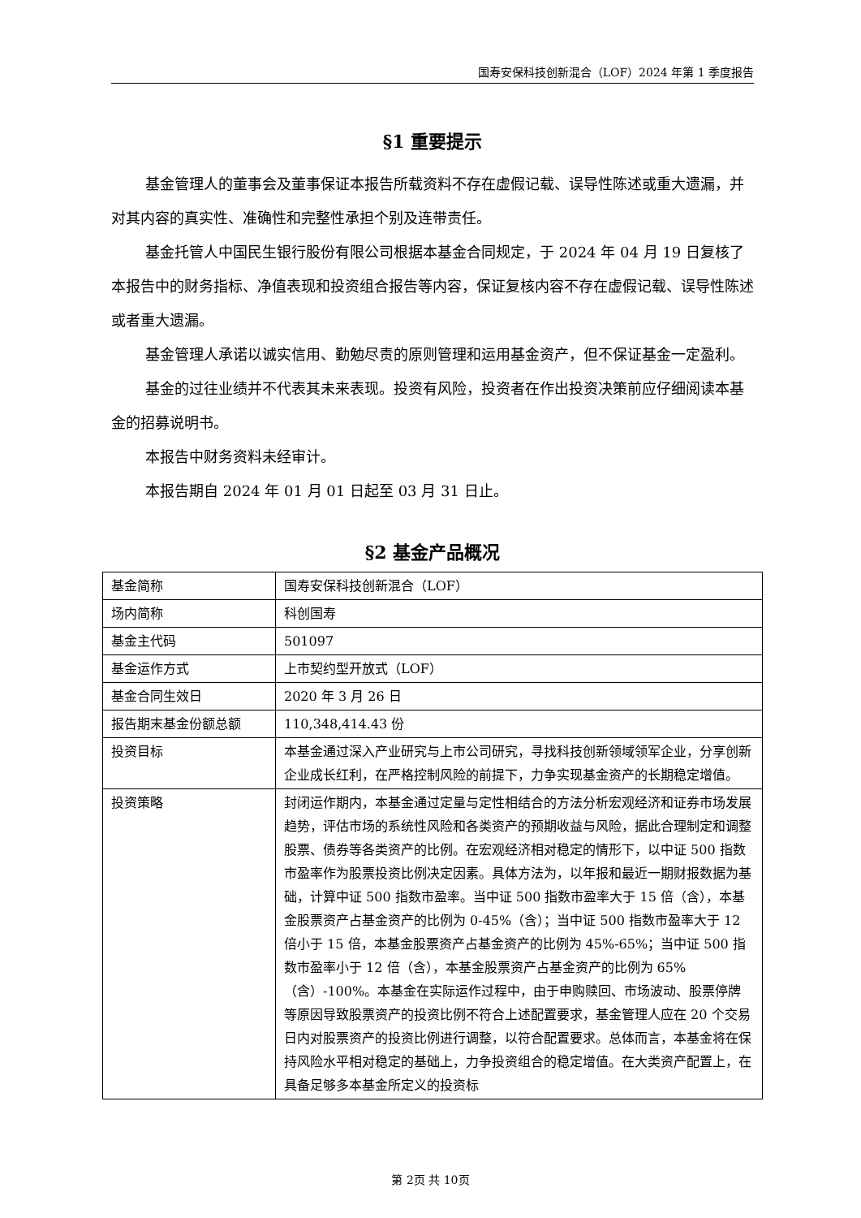国寿安保科技创新混合（LOF）2024 年第 1 季度报告
§1 重要提示
基金管理人的董事会及董事保证本报告所载资料不存在虚假记载、误导性陈述或重大遗漏，并对其内容的真实性、准确性和完整性承担个别及连带责任。
基金托管人中国民生银行股份有限公司根据本基金合同规定，于 2024 年 04 月 19 日复核了本报告中的财务指标、净值表现和投资组合报告等内容，保证复核内容不存在虚假记载、误导性陈述或者重大遗漏。
基金管理人承诺以诚实信用、勤勉尽责的原则管理和运用基金资产，但不保证基金一定盈利。
基金的过往业绩并不代表其未来表现。投资有风险，投资者在作出投资决策前应仔细阅读本基金的招募说明书。
本报告中财务资料未经审计。
本报告期自 2024 年 01 月 01 日起至 03 月 31 日止。
§2 基金产品概况
| 基金简称 | 国寿安保科技创新混合（LOF） |
| 场内简称 | 科创国寿 |
| 基金主代码 | 501097 |
| 基金运作方式 | 上市契约型开放式（LOF） |
| 基金合同生效日 | 2020 年 3 月 26 日 |
| 报告期末基金份额总额 | 110,348,414.43 份 |
| 投资目标 | 本基金通过深入产业研究与上市公司研究，寻找科技创新领域领军企业，分享创新企业成长红利，在严格控制风险的前提下，力争实现基金资产的长期稳定增值。 |
| 投资策略 | 封闭运作期内，本基金通过定量与定性相结合的方法分析宏观经济和证券市场发展趋势，评估市场的系统性风险和各类资产的预期收益与风险，据此合理制定和调整股票、债券等各类资产的比例。在宏观经济相对稳定的情形下，以中证 500 指数市盈率作为股票投资比例决定因素。具体方法为，以年报和最近一期财报数据为基础，计算中证 500 指数市盈率。当中证 500 指数市盈率大于 15 倍（含），本基金股票资产占基金资产的比例为 0-45%（含）；当中证 500 指数市盈率大于 12 倍小于 15 倍，本基金股票资产占基金资产的比例为 45%-65%；当中证 500 指数市盈率小于 12 倍（含），本基金股票资产占基金资产的比例为 65%（含）-100%。本基金在实际运作过程中，由于申购赎回、市场波动、股票停牌等原因导致股票资产的投资比例不符合上述配置要求，基金管理人应在 20 个交易日内对股票资产的投资比例进行调整，以符合配置要求。总体而言，本基金将在保持风险水平相对稳定的基础上，力争投资组合的稳定增值。在大类资产配置上，在具备足够多本基金所定义的投资标 |
第 2页 共 10页